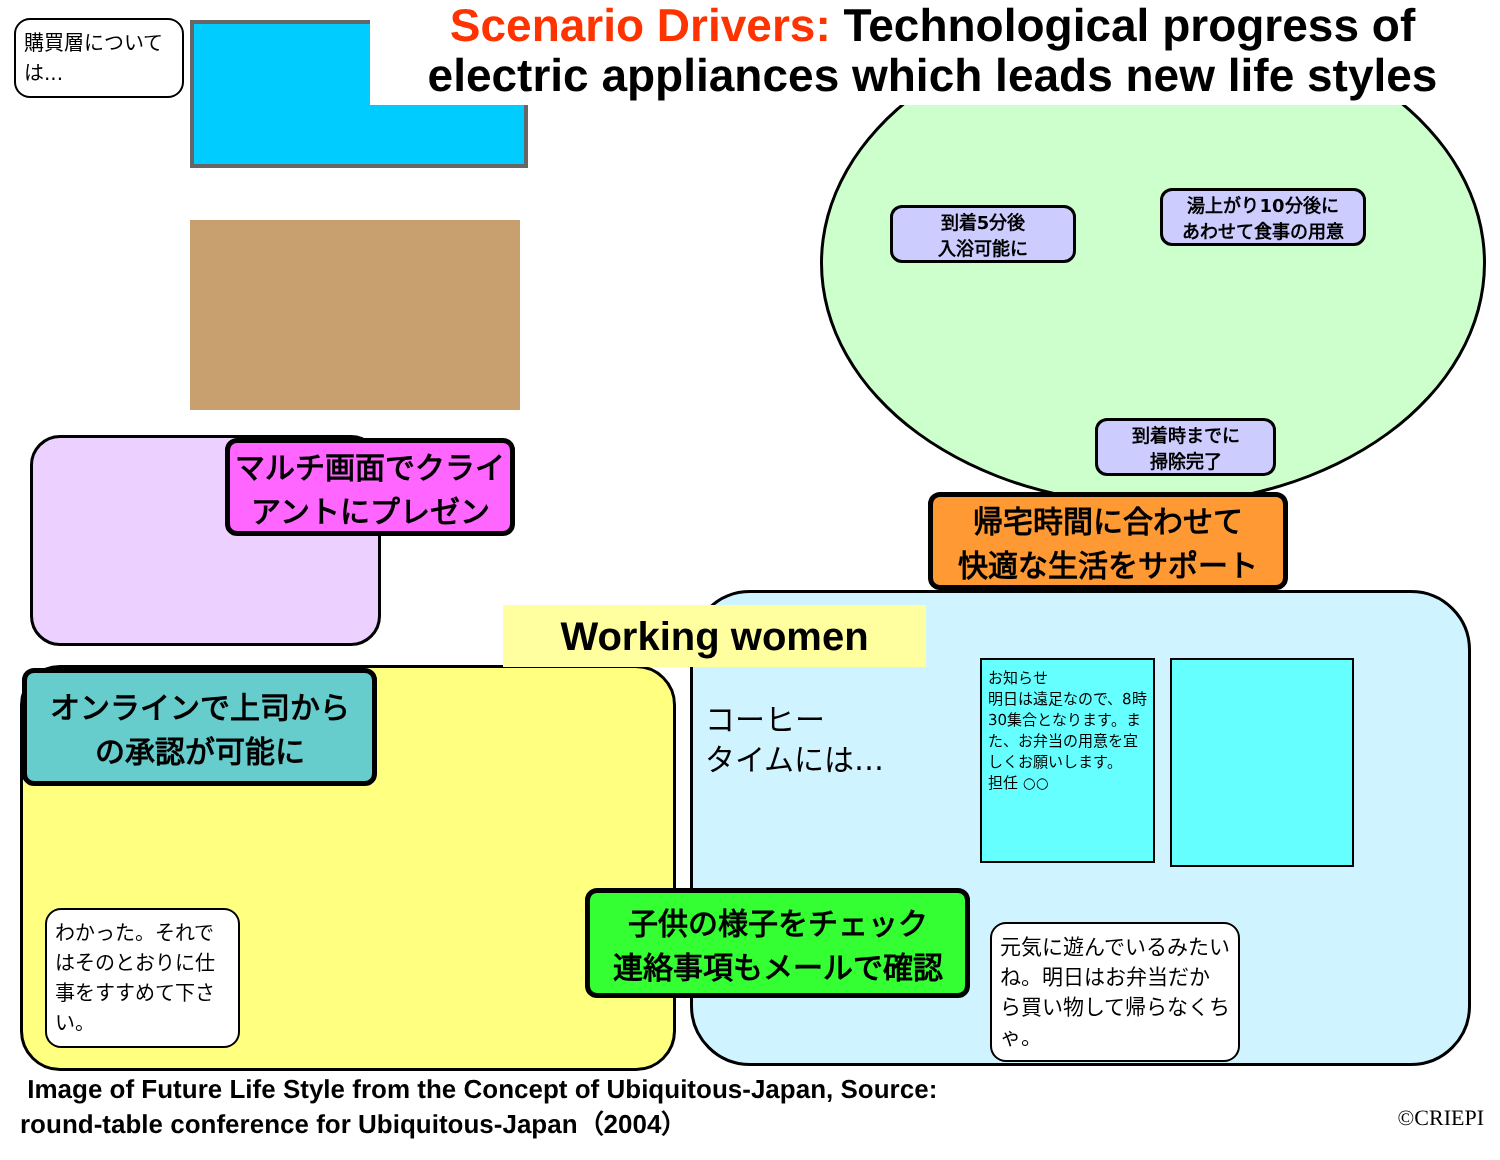Scenario Drivers: Technological progress of
electric appliances which leads new life styles
購買層については...
到着5分後
入浴可能に
湯上がり10分後に
あわせて食事の用意
到着時までに
掃除完了
マルチ画面でクライアントにプレゼン
帰宅時間に合わせて
快適な生活をサポート
Working women
オンラインで上司から
の承認が可能に
コーヒー
タイムには…
お知らせ
明日は遠足なので、8時30集合となります。また、お弁当の用意を宜しくお願いします。
担任 ○○
わかった。それではそのとおりに仕事をすすめて下さい。
子供の様子をチェック
連絡事項もメールで確認
元気に遊んでいるみたいね。明日はお弁当だから買い物して帰らなくちゃ。
Image of Future Life Style from the Concept of Ubiquitous-Japan, Source:
round-table conference for Ubiquitous-Japan（2004）
©CRIEPI